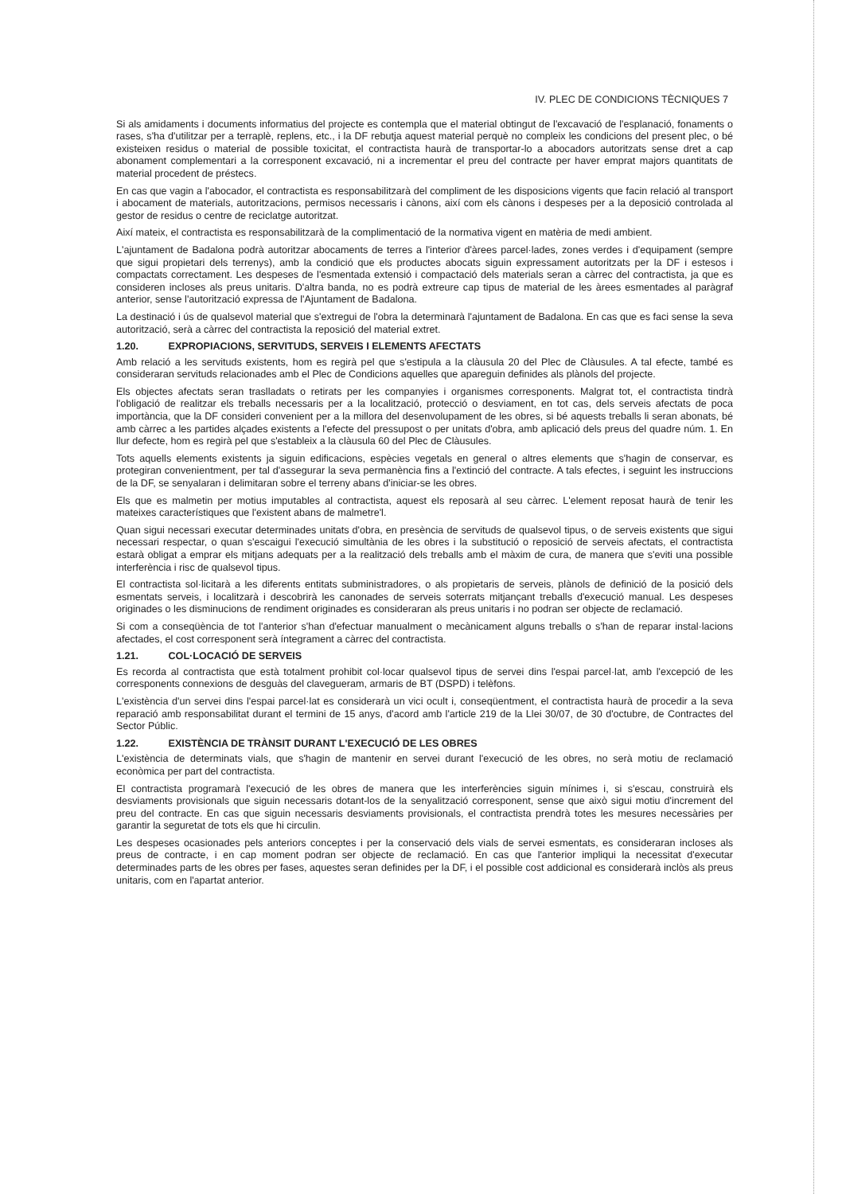IV. PLEC DE CONDICIONS TÈCNIQUES 7
Si als amidaments i documents informatius del projecte es contempla que el material obtingut de l'excavació de l'esplanació, fonaments o rases, s'ha d'utilitzar per a terraplè, replens, etc., i la DF rebutja aquest material perquè no compleix les condicions del present plec, o bé existeixen residus o material de possible toxicitat, el contractista haurà de transportar-lo a abocadors autoritzats sense dret a cap abonament complementari a la corresponent excavació, ni a incrementar el preu del contracte per haver emprat majors quantitats de material procedent de préstecs.
En cas que vagin a l'abocador, el contractista es responsabilitzarà del compliment de les disposicions vigents que facin relació al transport i abocament de materials, autoritzacions, permisos necessaris i cànons, així com els cànons i despeses per a la deposició controlada al gestor de residus o centre de reciclatge autoritzat.
Així mateix, el contractista es responsabilitzarà de la complimentació de la normativa vigent en matèria de medi ambient.
L'ajuntament de Badalona podrà autoritzar abocaments de terres a l'interior d'àrees parcel·lades, zones verdes i d'equipament (sempre que sigui propietari dels terrenys), amb la condició que els productes abocats siguin expressament autoritzats per la DF i estesos i compactats correctament. Les despeses de l'esmentada extensió i compactació dels materials seran a càrrec del contractista, ja que es consideren incloses als preus unitaris. D'altra banda, no es podrà extreure cap tipus de material de les àrees esmentades al paràgraf anterior, sense l'autorització expressa de l'Ajuntament de Badalona.
La destinació i ús de qualsevol material que s'extregui de l'obra la determinarà l'ajuntament de Badalona. En cas que es faci sense la seva autorització, serà a càrrec del contractista la reposició del material extret.
1.20. EXPROPIACIONS, SERVITUDS, SERVEIS I ELEMENTS AFECTATS
Amb relació a les servituds existents, hom es regirà pel que s'estipula a la clàusula 20 del Plec de Clàusules. A tal efecte, també es consideraran servituds relacionades amb el Plec de Condicions aquelles que apareguin definides als plànols del projecte.
Els objectes afectats seran traslladats o retirats per les companyies i organismes corresponents. Malgrat tot, el contractista tindrà l'obligació de realitzar els treballs necessaris per a la localització, protecció o desviament, en tot cas, dels serveis afectats de poca importància, que la DF consideri convenient per a la millora del desenvolupament de les obres, si bé aquests treballs li seran abonats, bé amb càrrec a les partides alçades existents a l'efecte del pressupost o per unitats d'obra, amb aplicació dels preus del quadre núm. 1. En llur defecte, hom es regirà pel que s'estableix a la clàusula 60 del Plec de Clàusules.
Tots aquells elements existents ja siguin edificacions, espècies vegetals en general o altres elements que s'hagin de conservar, es protegiran convenientment, per tal d'assegurar la seva permanència fins a l'extinció del contracte. A tals efectes, i seguint les instruccions de la DF, se senyalaran i delimitaran sobre el terreny abans d'iniciar-se les obres.
Els que es malmetin per motius imputables al contractista, aquest els reposarà al seu càrrec. L'element reposat haurà de tenir les mateixes característiques que l'existent abans de malmetre'l.
Quan sigui necessari executar determinades unitats d'obra, en presència de servituds de qualsevol tipus, o de serveis existents que sigui necessari respectar, o quan s'escaigui l'execució simultània de les obres i la substitució o reposició de serveis afectats, el contractista estarà obligat a emprar els mitjans adequats per a la realització dels treballs amb el màxim de cura, de manera que s'eviti una possible interferència i risc de qualsevol tipus.
El contractista sol·licitarà a les diferents entitats subministradores, o als propietaris de serveis, plànols de definició de la posició dels esmentats serveis, i localitzarà i descobrirà les canonades de serveis soterrats mitjançant treballs d'execució manual. Les despeses originades o les disminucions de rendiment originades es consideraran als preus unitaris i no podran ser objecte de reclamació.
Si com a conseqüència de tot l'anterior s'han d'efectuar manualment o mecànicament alguns treballs o s'han de reparar instal·lacions afectades, el cost corresponent serà íntegrament a càrrec del contractista.
1.21. COL·LOCACIÓ DE SERVEIS
Es recorda al contractista que està totalment prohibit col·locar qualsevol tipus de servei dins l'espai parcel·lat, amb l'excepció de les corresponents connexions de desguàs del clavegueram, armaris de BT (DSPD) i telèfons.
L'existència d'un servei dins l'espai parcel·lat es considerarà un vici ocult i, conseqüentment, el contractista haurà de procedir a la seva reparació amb responsabilitat durant el termini de 15 anys, d'acord amb l'article 219 de la Llei 30/07, de 30 d'octubre, de Contractes del Sector Públic.
1.22. EXISTÈNCIA DE TRÀNSIT DURANT L'EXECUCIÓ DE LES OBRES
L'existència de determinats vials, que s'hagin de mantenir en servei durant l'execució de les obres, no serà motiu de reclamació econòmica per part del contractista.
El contractista programarà l'execució de les obres de manera que les interferències siguin mínimes i, si s'escau, construirà els desviaments provisionals que siguin necessaris dotant-los de la senyalització corresponent, sense que això sigui motiu d'increment del preu del contracte. En cas que siguin necessaris desviaments provisionals, el contractista prendrà totes les mesures necessàries per garantir la seguretat de tots els que hi circulin.
Les despeses ocasionades pels anteriors conceptes i per la conservació dels vials de servei esmentats, es consideraran incloses als preus de contracte, i en cap moment podran ser objecte de reclamació. En cas que l'anterior impliqui la necessitat d'executar determinades parts de les obres per fases, aquestes seran definides per la DF, i el possible cost addicional es considerarà inclòs als preus unitaris, com en l'apartat anterior.